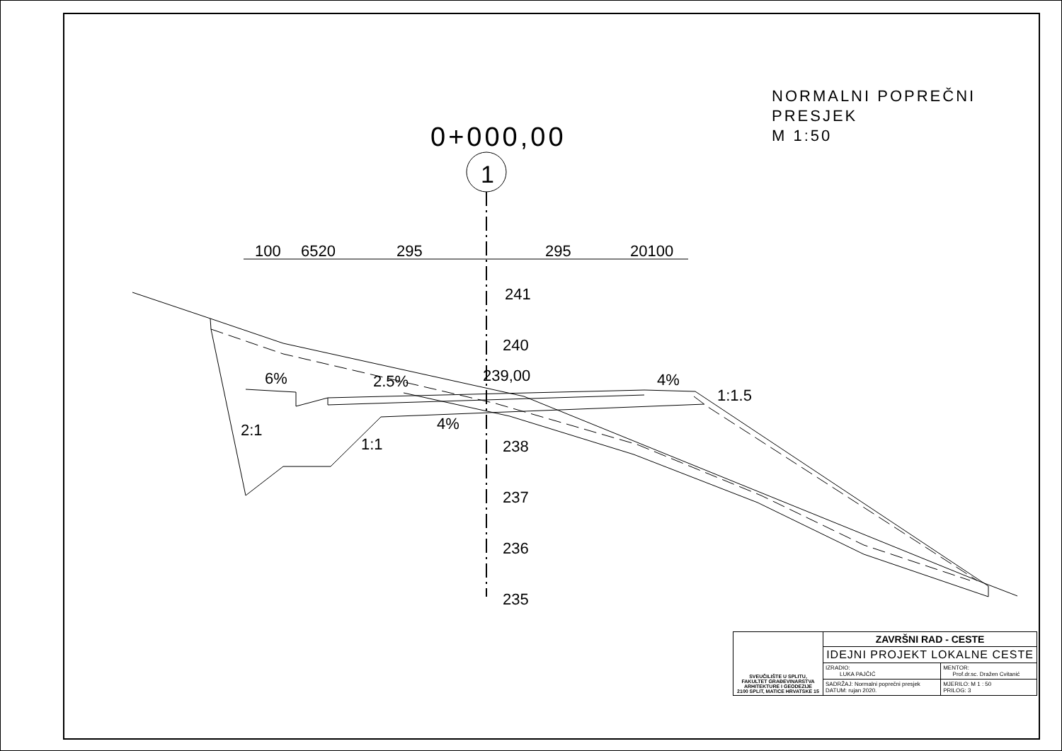NORMALNI POPREČNI PRESJEK
M 1:50
0+000,00
1
100
6520
295
295
20100
241
240
239,00
238
237
236
235
6%
2.5%
4%
4%
1:1.5
1:1
2:1
| SVEUČILIŠTE U SPLITU, FAKULTET GRAĐEVINARSTVA ARHITEKTURE I GEODEZIJE 2100 SPLIT, MATICE HRVATSKE 15 | ZAVRŠNI RAD - CESTE | |
| | IDEJNI PROJEKT LOKALNE CESTE | |
| | IZRADIO: LUKA PAJČIĆ | MENTOR: Prof.dr.sc. Dražen Cvitanić |
| | SADRŽAJ: Normalni poprečni presjek DATUM: rujan 2020. | MJERILO: M 1 : 50 PRILOG: 3 |